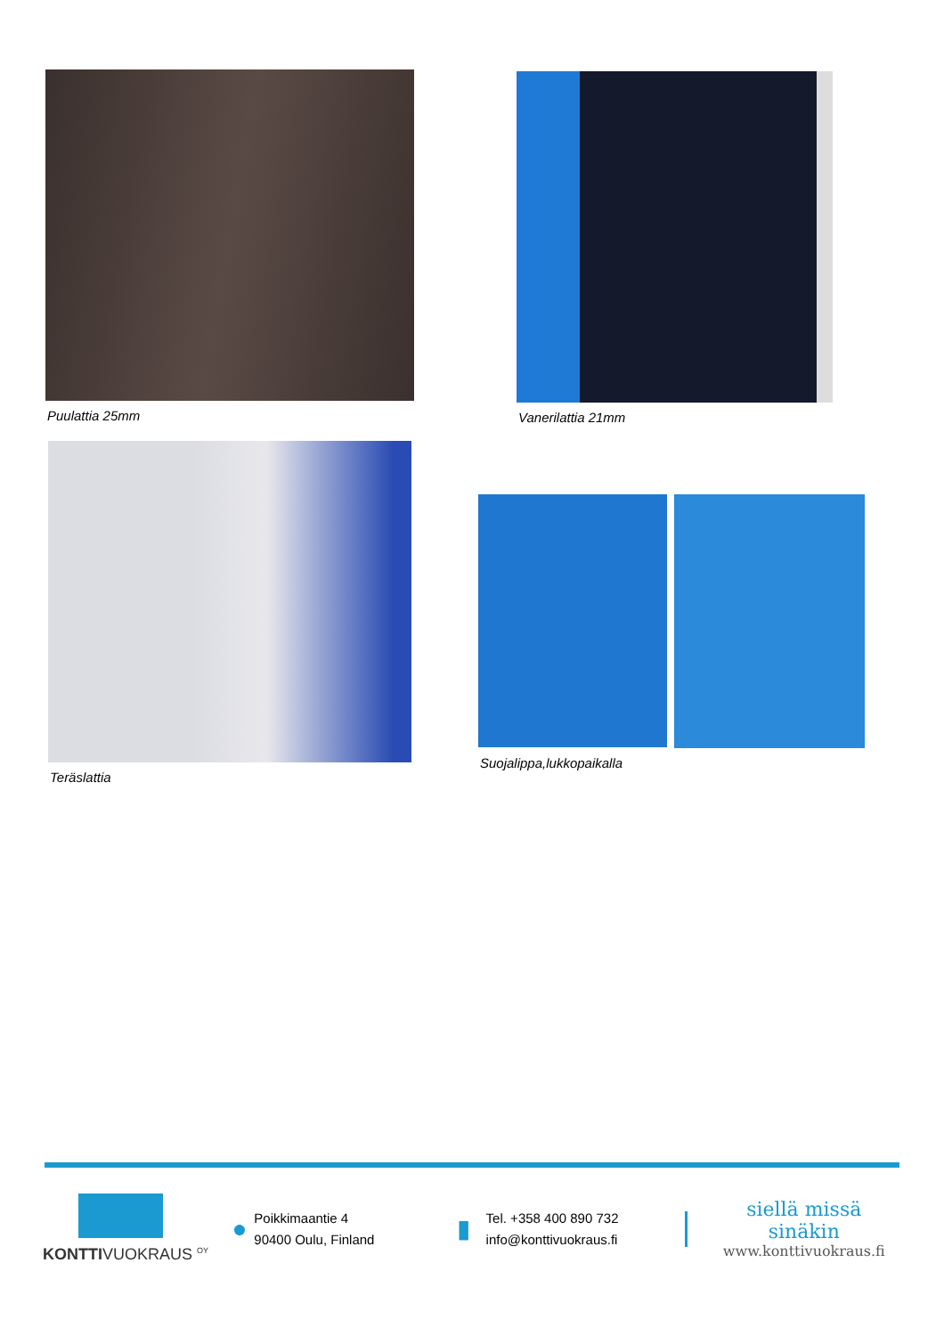Puulattia 25mm Vanerilattia 21mm
Teräslattia
Suojalippa,lukkopaikalla
KONTTIVUOKRAUS <sup>OY</sup>
●
Poikkimaantie 4
90400 Oulu, Finland
▮
Tel. +358 400 890 732
info@konttivuokraus.fi
siellä missä sinäkin
www.konttivuokraus.fi